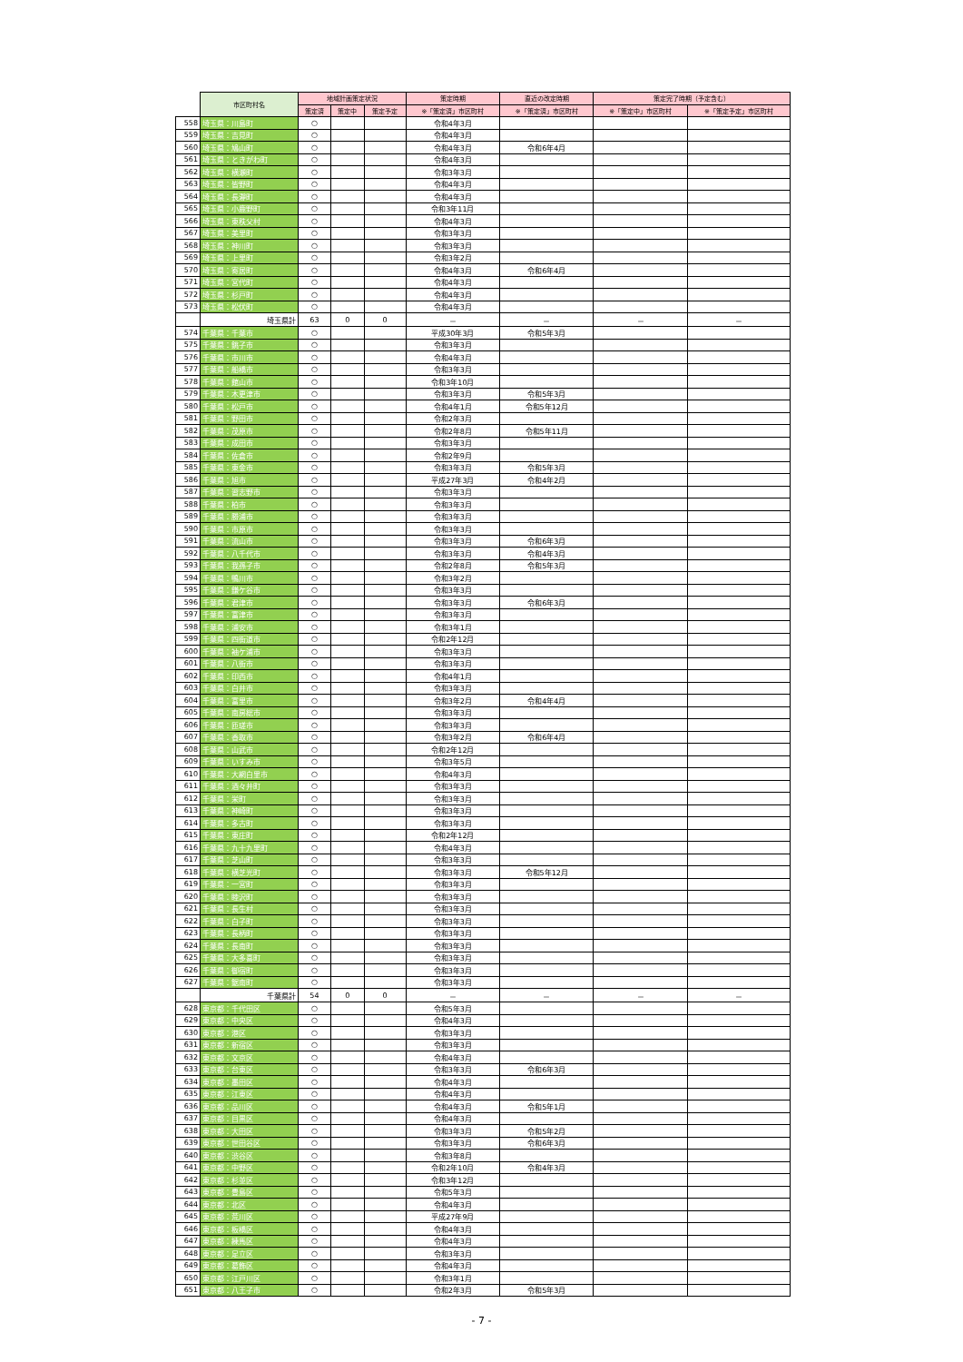| | 市区町村名 | 地域計画策定状況 | | | 策定時期 | 直近の改定時期 | 策定完了時期（予定含む） | |
| | | 策定済 | 策定中 | 策定予定 | ※「策定済」市区町村 | ※「策定済」市区町村 | ※「策定中」市区町村 | ※「策定予定」市区町村 |
| 558 | 埼玉県：川島町 | ○ | | | 令和4年3月 | | | |
| 559 | 埼玉県：吉見町 | ○ | | | 令和4年3月 | | | |
| 560 | 埼玉県：鳩山町 | ○ | | | 令和4年3月 | 令和6年4月 | | |
| 561 | 埼玉県：ときがわ町 | ○ | | | 令和4年3月 | | | |
| 562 | 埼玉県：横瀬町 | ○ | | | 令和3年3月 | | | |
| 563 | 埼玉県：皆野町 | ○ | | | 令和4年3月 | | | |
| 564 | 埼玉県：長瀞町 | ○ | | | 令和4年3月 | | | |
| 565 | 埼玉県：小鹿野町 | ○ | | | 令和3年11月 | | | |
| 566 | 埼玉県：東秩父村 | ○ | | | 令和4年3月 | | | |
| 567 | 埼玉県：美里町 | ○ | | | 令和3年3月 | | | |
| 568 | 埼玉県：神川町 | ○ | | | 令和3年3月 | | | |
| 569 | 埼玉県：上里町 | ○ | | | 令和3年2月 | | | |
| 570 | 埼玉県：寄居町 | ○ | | | 令和4年3月 | 令和6年4月 | | |
| 571 | 埼玉県：宮代町 | ○ | | | 令和4年3月 | | | |
| 572 | 埼玉県：杉戸町 | ○ | | | 令和4年3月 | | | |
| 573 | 埼玉県：松伏町 | ○ | | | 令和4年3月 | | | |
| | 埼玉県計 | 63 | 0 | 0 | － | － | － | － |
| 574 | 千葉県：千葉市 | ○ | | | 平成30年3月 | 令和5年3月 | | |
| 575 | 千葉県：銚子市 | ○ | | | 令和3年3月 | | | |
| 576 | 千葉県：市川市 | ○ | | | 令和4年3月 | | | |
| 577 | 千葉県：船橋市 | ○ | | | 令和3年3月 | | | |
| 578 | 千葉県：館山市 | ○ | | | 令和3年10月 | | | |
| 579 | 千葉県：木更津市 | ○ | | | 令和3年3月 | 令和5年3月 | | |
| 580 | 千葉県：松戸市 | ○ | | | 令和4年1月 | 令和5年12月 | | |
| 581 | 千葉県：野田市 | ○ | | | 令和2年3月 | | | |
| 582 | 千葉県：茂原市 | ○ | | | 令和2年8月 | 令和5年11月 | | |
| 583 | 千葉県：成田市 | ○ | | | 令和3年3月 | | | |
| 584 | 千葉県：佐倉市 | ○ | | | 令和2年9月 | | | |
| 585 | 千葉県：東金市 | ○ | | | 令和3年3月 | 令和5年3月 | | |
| 586 | 千葉県：旭市 | ○ | | | 平成27年3月 | 令和4年2月 | | |
| 587 | 千葉県：習志野市 | ○ | | | 令和3年3月 | | | |
| 588 | 千葉県：柏市 | ○ | | | 令和3年3月 | | | |
| 589 | 千葉県：勝浦市 | ○ | | | 令和3年3月 | | | |
| 590 | 千葉県：市原市 | ○ | | | 令和3年3月 | | | |
| 591 | 千葉県：流山市 | ○ | | | 令和3年3月 | 令和6年3月 | | |
| 592 | 千葉県：八千代市 | ○ | | | 令和3年3月 | 令和4年3月 | | |
| 593 | 千葉県：我孫子市 | ○ | | | 令和2年8月 | 令和5年3月 | | |
| 594 | 千葉県：鴨川市 | ○ | | | 令和3年2月 | | | |
| 595 | 千葉県：鎌ケ谷市 | ○ | | | 令和3年3月 | | | |
| 596 | 千葉県：君津市 | ○ | | | 令和3年3月 | 令和6年3月 | | |
| 597 | 千葉県：富津市 | ○ | | | 令和3年3月 | | | |
| 598 | 千葉県：浦安市 | ○ | | | 令和3年1月 | | | |
| 599 | 千葉県：四街道市 | ○ | | | 令和2年12月 | | | |
| 600 | 千葉県：袖ケ浦市 | ○ | | | 令和3年3月 | | | |
| 601 | 千葉県：八街市 | ○ | | | 令和3年3月 | | | |
| 602 | 千葉県：印西市 | ○ | | | 令和4年1月 | | | |
| 603 | 千葉県：白井市 | ○ | | | 令和3年3月 | | | |
| 604 | 千葉県：富里市 | ○ | | | 令和3年2月 | 令和4年4月 | | |
| 605 | 千葉県：南房総市 | ○ | | | 令和3年3月 | | | |
| 606 | 千葉県：匝瑳市 | ○ | | | 令和3年3月 | | | |
| 607 | 千葉県：香取市 | ○ | | | 令和3年2月 | 令和6年4月 | | |
| 608 | 千葉県：山武市 | ○ | | | 令和2年12月 | | | |
| 609 | 千葉県：いすみ市 | ○ | | | 令和3年5月 | | | |
| 610 | 千葉県：大網白里市 | ○ | | | 令和4年3月 | | | |
| 611 | 千葉県：酒々井町 | ○ | | | 令和3年3月 | | | |
| 612 | 千葉県：栄町 | ○ | | | 令和3年3月 | | | |
| 613 | 千葉県：神崎町 | ○ | | | 令和3年3月 | | | |
| 614 | 千葉県：多古町 | ○ | | | 令和3年3月 | | | |
| 615 | 千葉県：東庄町 | ○ | | | 令和2年12月 | | | |
| 616 | 千葉県：九十九里町 | ○ | | | 令和4年3月 | | | |
| 617 | 千葉県：芝山町 | ○ | | | 令和3年3月 | | | |
| 618 | 千葉県：横芝光町 | ○ | | | 令和3年3月 | 令和5年12月 | | |
| 619 | 千葉県：一宮町 | ○ | | | 令和3年3月 | | | |
| 620 | 千葉県：睦沢町 | ○ | | | 令和3年3月 | | | |
| 621 | 千葉県：長生村 | ○ | | | 令和3年3月 | | | |
| 622 | 千葉県：白子町 | ○ | | | 令和3年3月 | | | |
| 623 | 千葉県：長柄町 | ○ | | | 令和3年3月 | | | |
| 624 | 千葉県：長南町 | ○ | | | 令和3年3月 | | | |
| 625 | 千葉県：大多喜町 | ○ | | | 令和3年3月 | | | |
| 626 | 千葉県：御宿町 | ○ | | | 令和3年3月 | | | |
| 627 | 千葉県：鋸南町 | ○ | | | 令和3年3月 | | | |
| | 千葉県計 | 54 | 0 | 0 | － | － | － | － |
| 628 | 東京都：千代田区 | ○ | | | 令和5年3月 | | | |
| 629 | 東京都：中央区 | ○ | | | 令和4年3月 | | | |
| 630 | 東京都：港区 | ○ | | | 令和3年3月 | | | |
| 631 | 東京都：新宿区 | ○ | | | 令和3年3月 | | | |
| 632 | 東京都：文京区 | ○ | | | 令和4年3月 | | | |
| 633 | 東京都：台東区 | ○ | | | 令和3年3月 | 令和6年3月 | | |
| 634 | 東京都：墨田区 | ○ | | | 令和4年3月 | | | |
| 635 | 東京都：江東区 | ○ | | | 令和4年3月 | | | |
| 636 | 東京都：品川区 | ○ | | | 令和4年3月 | 令和5年1月 | | |
| 637 | 東京都：目黒区 | ○ | | | 令和4年3月 | | | |
| 638 | 東京都：大田区 | ○ | | | 令和3年3月 | 令和5年2月 | | |
| 639 | 東京都：世田谷区 | ○ | | | 令和3年3月 | 令和6年3月 | | |
| 640 | 東京都：渋谷区 | ○ | | | 令和3年8月 | | | |
| 641 | 東京都：中野区 | ○ | | | 令和2年10月 | 令和4年3月 | | |
| 642 | 東京都：杉並区 | ○ | | | 令和3年12月 | | | |
| 643 | 東京都：豊島区 | ○ | | | 令和5年3月 | | | |
| 644 | 東京都：北区 | ○ | | | 令和4年3月 | | | |
| 645 | 東京都：荒川区 | ○ | | | 平成27年9月 | | | |
| 646 | 東京都：板橋区 | ○ | | | 令和4年3月 | | | |
| 647 | 東京都：練馬区 | ○ | | | 令和4年3月 | | | |
| 648 | 東京都：足立区 | ○ | | | 令和3年3月 | | | |
| 649 | 東京都：葛飾区 | ○ | | | 令和4年3月 | | | |
| 650 | 東京都：江戸川区 | ○ | | | 令和3年1月 | | | |
| 651 | 東京都：八王子市 | ○ | | | 令和2年3月 | 令和5年3月 | | |
- 7 -